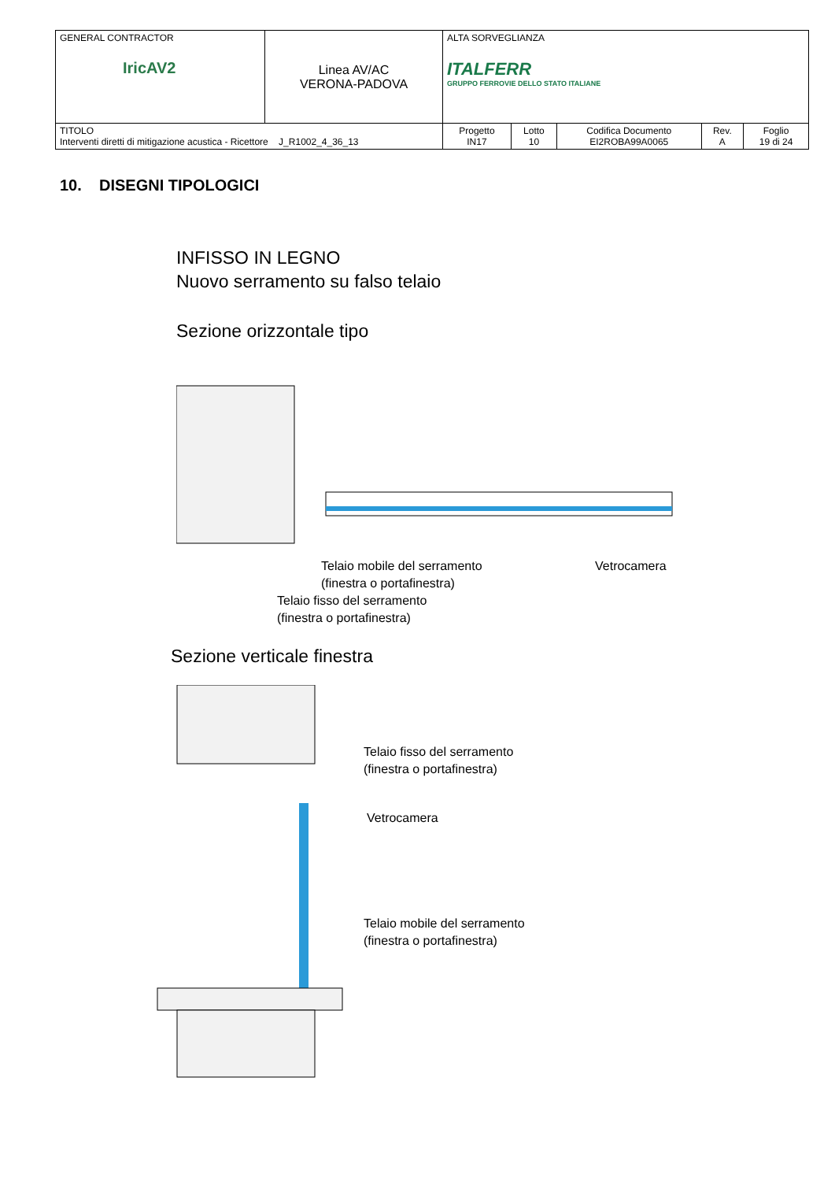| GENERAL CONTRACTOR IricAV2 | Linea AV/AC VERONA-PADOVA | ALTA SORVEGLIANZA ITALFERR GRUPPO FERROVIE DELLO STATO ITALIANE | | | | |
| TITOLO Interventi diretti di mitigazione acustica - Ricettore J_R1002_4_36_13 | | Progetto IN17 | Lotto 10 | Codifica Documento EI2ROBA99A0065 | Rev. A | Foglio 19 di 24 |
10. DISEGNI TIPOLOGICI
INFISSO IN LEGNO
Nuovo serramento su falso telaio
Sezione orizzontale tipo
Telaio mobile del serramento
(finestra o portafinestra)
Vetrocamera
Telaio fisso del serramento
(finestra o portafinestra)
Sezione verticale finestra
Telaio fisso del serramento
(finestra o portafinestra)
Vetrocamera
Telaio mobile del serramento
(finestra o portafinestra)